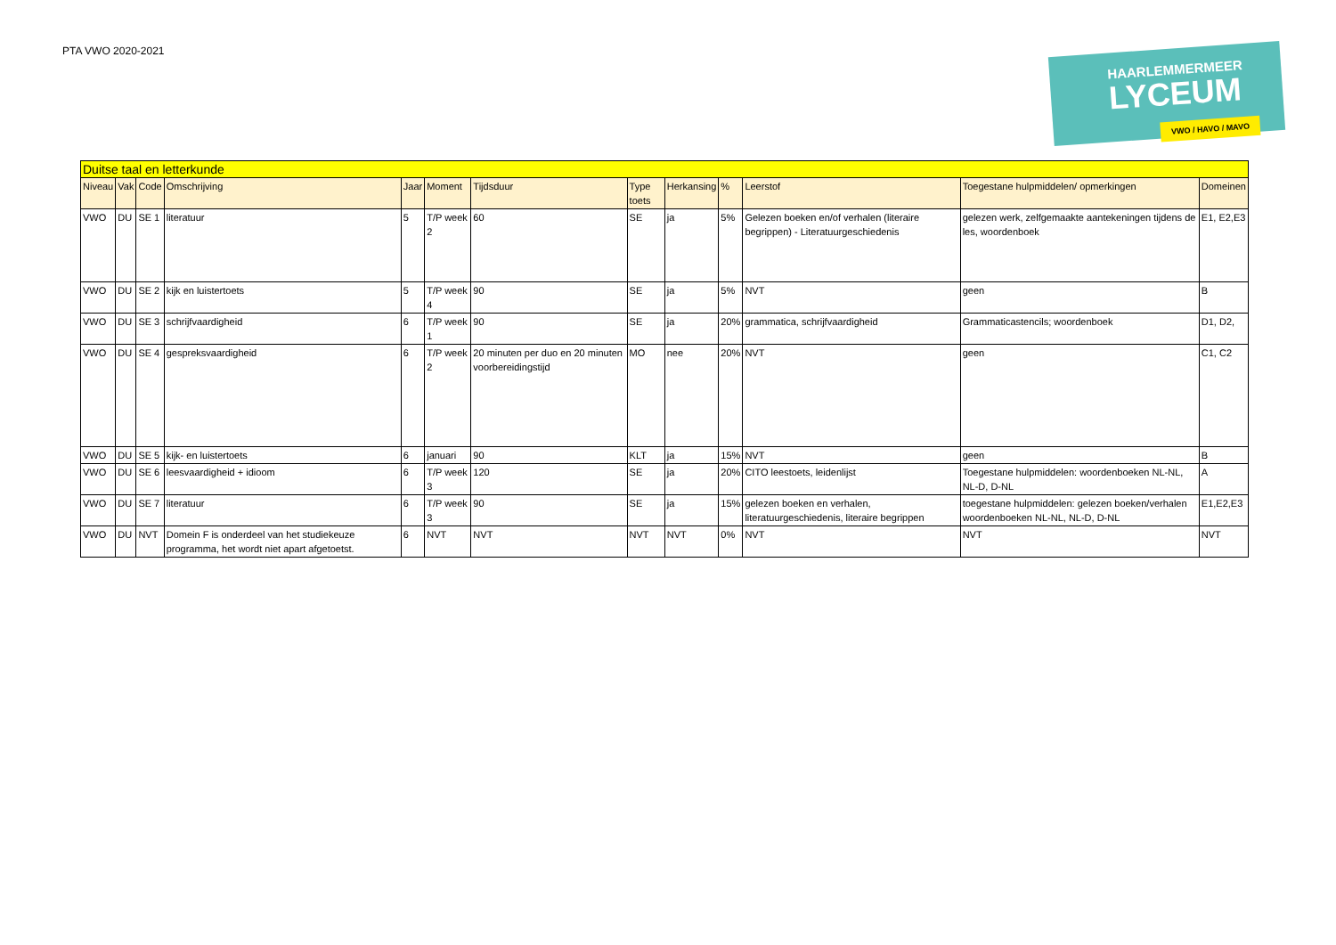PTA VWO 2020-2021 HAARLEMMERMEER
LYCEUM
VWO / HAVO / MAVO
| Duitse taal en letterkunde | | | | | | | | | | | | |
| Niveau | Vak | Code | Omschrijving | Jaar | Moment | Tijdsduur | Type toets | Herkansing | % | Leerstof | Toegestane hulpmiddelen/ opmerkingen | Domeinen |
| VWO | DU | SE 1 | literatuur | 5 | T/P week 2 | 60 | SE | ja | 5% | Gelezen boeken en/of verhalen (literaire begrippen) - Literatuurgeschiedenis | gelezen werk, zelfgemaakte aantekeningen tijdens de les, woordenboek | E1, E2,E3 |
| VWO | DU | SE 2 | kijk en luistertoets | 5 | T/P week 4 | 90 | SE | ja | 5% | NVT | geen | B |
| VWO | DU | SE 3 | schrijfvaardigheid | 6 | T/P week 1 | 90 | SE | ja | 20% | grammatica, schrijfvaardigheid | Grammaticastencils; woordenboek | D1, D2, |
| VWO | DU | SE 4 | gespreksvaardigheid | 6 | T/P week 2 | 20 minuten per duo en 20 minuten voorbereidingstijd | MO | nee | 20% | NVT | geen | C1, C2 |
| VWO | DU | SE 5 | kijk- en luistertoets | 6 | januari | 90 | KLT | ja | 15% | NVT | geen | B |
| VWO | DU | SE 6 | leesvaardigheid + idioom | 6 | T/P week 3 | 120 | SE | ja | 20% | CITO leestoets, leidenlijst | Toegestane hulpmiddelen: woordenboeken NL-NL, NL-D, D-NL | A |
| VWO | DU | SE 7 | literatuur | 6 | T/P week 3 | 90 | SE | ja | 15% | gelezen boeken en verhalen, literatuurgeschiedenis, literaire begrippen | toegestane hulpmiddelen: gelezen boeken/verhalen woordenboeken NL-NL, NL-D, D-NL | E1,E2,E3 |
| VWO | DU | NVT | Domein F is onderdeel van het studiekeuze programma, het wordt niet apart afgetoetst. | 6 | NVT | NVT | NVT | NVT | 0% | NVT | NVT | NVT |